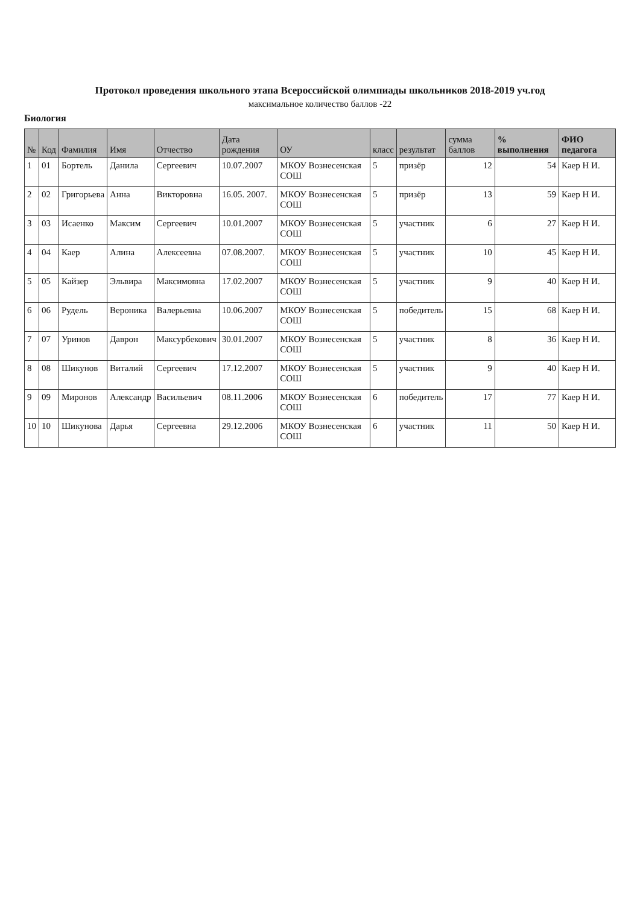Протокол проведения школьного этапа Всероссийской олимпиады школьников 2018-2019 уч.год
максимальное количество баллов -22
Биология
| № | Код | Фамилия | Имя | Отчество | Дата рождения | ОУ | класс | результат | сумма баллов | % выполнения | ФИО педагога |
| --- | --- | --- | --- | --- | --- | --- | --- | --- | --- | --- | --- |
| 1 | 01 | Бортель | Данила | Сергеевич | 10.07.2007 | МКОУ Вознесенская СОШ | 5 | призёр | 12 | 54 | Каер Н И. |
| 2 | 02 | Григорьева | Анна | Викторовна | 16.05. 2007. | МКОУ Вознесенская СОШ | 5 | призёр | 13 | 59 | Каер Н И. |
| 3 | 03 | Исаенко | Максим | Сергеевич | 10.01.2007 | МКОУ Вознесенская СОШ | 5 | участник | 6 | 27 | Каер Н И. |
| 4 | 04 | Каер | Алина | Алексеевна | 07.08.2007. | МКОУ Вознесенская СОШ | 5 | участник | 10 | 45 | Каер Н И. |
| 5 | 05 | Кайзер | Эльвира | Максимовна | 17.02.2007 | МКОУ Вознесенская СОШ | 5 | участник | 9 | 40 | Каер Н И. |
| 6 | 06 | Рудель | Вероника | Валерьевна | 10.06.2007 | МКОУ Вознесенская СОШ | 5 | победитель | 15 | 68 | Каер Н И. |
| 7 | 07 | Уринов | Даврон | Максурбекович | 30.01.2007 | МКОУ Вознесенская СОШ | 5 | участник | 8 | 36 | Каер Н И. |
| 8 | 08 | Шикунов | Виталий | Сергеевич | 17.12.2007 | МКОУ Вознесенская СОШ | 5 | участник | 9 | 40 | Каер Н И. |
| 9 | 09 | Миронов | Александр | Васильевич | 08.11.2006 | МКОУ Вознесенская СОШ | 6 | победитель | 17 | 77 | Каер Н И. |
| 10 | 10 | Шикунова | Дарья | Сергеевна | 29.12.2006 | МКОУ Вознесенская СОШ | 6 | участник | 11 | 50 | Каер Н И. |